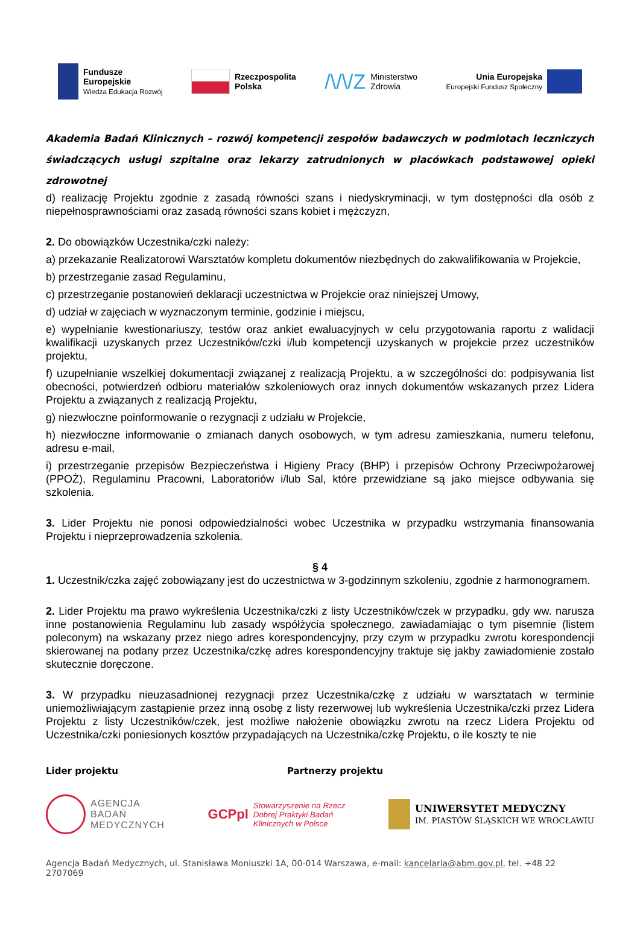Fundusze
Europejskie
Wiedza Edukacja Rozwój
Rzeczpospolita
Polska
/\/\/Z Ministerstwo
Zdrowia
Unia Europejska
Europejski Fundusz Społeczny
Akademia Badań Klinicznych – rozwój kompetencji zespołów badawczych w podmiotach leczniczych świadczących usługi szpitalne oraz lekarzy zatrudnionych w placówkach podstawowej opieki zdrowotnej
d) realizację Projektu zgodnie z zasadą równości szans i niedyskryminacji, w tym dostępności dla osób z niepełnosprawnościami oraz zasadą równości szans kobiet i mężczyzn,
2. Do obowiązków Uczestnika/czki należy:
a) przekazanie Realizatorowi Warsztatów kompletu dokumentów niezbędnych do zakwalifikowania w Projekcie,
b) przestrzeganie zasad Regulaminu,
c) przestrzeganie postanowień deklaracji uczestnictwa w Projekcie oraz niniejszej Umowy,
d) udział w zajęciach w wyznaczonym terminie, godzinie i miejscu,
e) wypełnianie kwestionariuszy, testów oraz ankiet ewaluacyjnych w celu przygotowania raportu z walidacji kwalifikacji uzyskanych przez Uczestników/czki i/lub kompetencji uzyskanych w projekcie przez uczestników projektu,
f) uzupełnianie wszelkiej dokumentacji związanej z realizacją Projektu, a w szczególności do: podpisywania list obecności, potwierdzeń odbioru materiałów szkoleniowych oraz innych dokumentów wskazanych przez Lidera Projektu a związanych z realizacją Projektu,
g) niezwłoczne poinformowanie o rezygnacji z udziału w Projekcie,
h) niezwłoczne informowanie o zmianach danych osobowych, w tym adresu zamieszkania, numeru telefonu, adresu e-mail,
i) przestrzeganie przepisów Bezpieczeństwa i Higieny Pracy (BHP) i przepisów Ochrony Przeciwpożarowej (PPOŻ), Regulaminu Pracowni, Laboratoriów i/lub Sal, które przewidziane są jako miejsce odbywania się szkolenia.
3. Lider Projektu nie ponosi odpowiedzialności wobec Uczestnika w przypadku wstrzymania finansowania Projektu i nieprzeprowadzenia szkolenia.
§ 4
1. Uczestnik/czka zajęć zobowiązany jest do uczestnictwa w 3-godzinnym szkoleniu, zgodnie z harmonogramem.
2. Lider Projektu ma prawo wykreślenia Uczestnika/czki z listy Uczestników/czek w przypadku, gdy ww. narusza inne postanowienia Regulaminu lub zasady współżycia społecznego, zawiadamiając o tym pisemnie (listem poleconym) na wskazany przez niego adres korespondencyjny, przy czym w przypadku zwrotu korespondencji skierowanej na podany przez Uczestnika/czkę adres korespondencyjny traktuje się jakby zawiadomienie zostało skutecznie doręczone.
3. W przypadku nieuzasadnionej rezygnacji przez Uczestnika/czkę z udziału w warsztatach w terminie uniemożliwiającym zastąpienie przez inną osobę z listy rezerwowej lub wykreślenia Uczestnika/czki przez Lidera Projektu z listy Uczestników/czek, jest możliwe nałożenie obowiązku zwrotu na rzecz Lidera Projektu od Uczestnika/czki poniesionych kosztów przypadających na Uczestnika/czkę Projektu, o ile koszty te nie
Lider projektu Partnerzy projektu
AGENCJA
BADAŃ
MEDYCZNYCH
GCPpl Stowarzyszenie na Rzecz
Dobrej Praktyki Badań
Klinicznych w Polsce
UNIWERSYTET MEDYCZNY
IM. PIASTÓW ŚLĄSKICH WE WROCŁAWIU
Agencja Badań Medycznych, ul. Stanisława Moniuszki 1A, 00-014 Warszawa, e-mail: kancelaria@abm.gov.pl, tel. +48 22 2707069